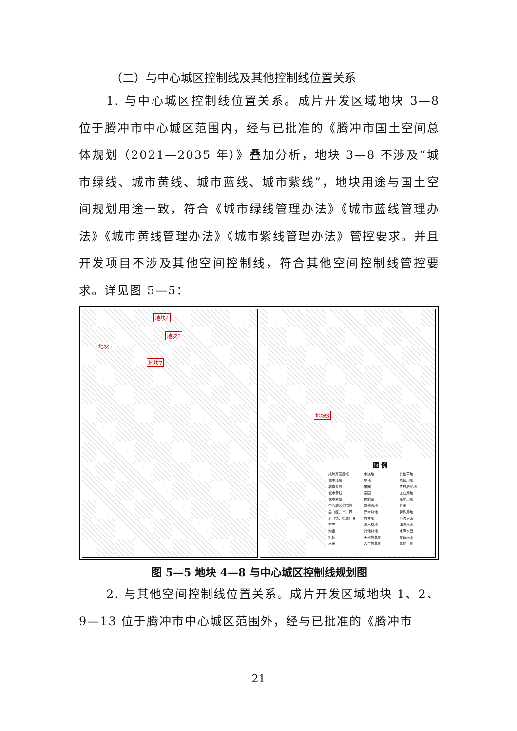（二）与中心城区控制线及其他控制线位置关系
1. 与中心城区控制线位置关系。成片开发区域地块 3—8 位于腾冲市中心城区范围内，经与已批准的《腾冲市国土空间总体规划（2021—2035 年）》叠加分析，地块 3—8 不涉及“城市绿线、城市黄线、城市蓝线、城市紫线”，地块用途与国土空间规划用途一致，符合《城市绿线管理办法》《城市蓝线管理办法》《城市黄线管理办法》《城市紫线管理办法》管控要求。并且开发项目不涉及其他空间控制线，符合其他空间控制线管控要求。详见图 5—5：
地块4
地块6
地块5
地块7
地块3
图 例
成片开发区域
城市绿线
城市蓝线
城市黄线
城市紫线
中心城区范围线
县（区、市）界
乡（镇、街道）界
村界
沟渠
机场
水田
水浇地
旱地
果园
茶园
橡胶园
其他园地
乔木林地
竹林地
灌木林地
其他林地
天然牧草地
人工牧草地
其他草地
城镇用地
农村居民地
工业用地
采矿用地
盐田
特殊用地
河流水面
湖泊水面
水库水面
坑塘水面
其他土地
图 5—5 地块 4—8 与中心城区控制线规划图
2. 与其他空间控制线位置关系。成片开发区域地块 1、2、9—13 位于腾冲市中心城区范围外，经与已批准的《腾冲市
21